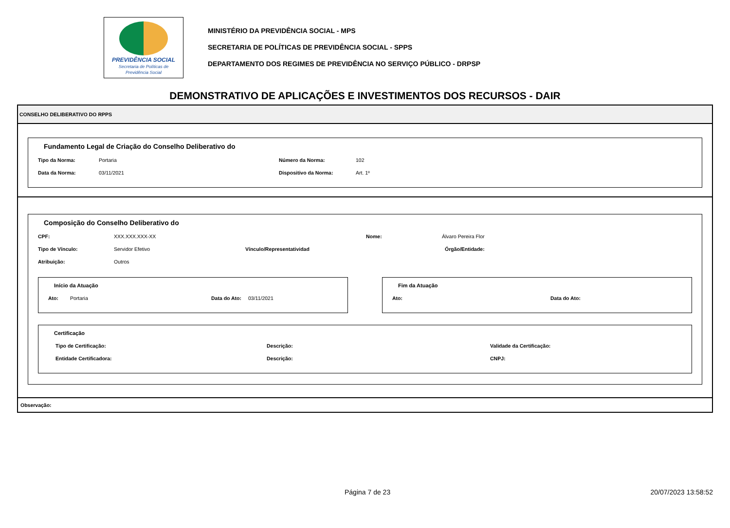PREVIDÊNCIA SOCIAL
Secretaria de Políticas de
Previdência Social
MINISTÉRIO DA PREVIDÊNCIA SOCIAL - MPS
SECRETARIA DE POLÍTICAS DE PREVIDÊNCIA SOCIAL - SPPS
DEPARTAMENTO DOS REGIMES DE PREVIDÊNCIA NO SERVIÇO PÚBLICO - DRPSP
DEMONSTRATIVO DE APLICAÇÕES E INVESTIMENTOS DOS RECURSOS - DAIR
CONSELHO DELIBERATIVO DO RPPS
Fundamento Legal de Criação do Conselho Deliberativo do
Tipo da Norma: Portaria Número da Norma: 102
Data da Norma: 03/11/2021 Dispositivo da Norma: Art. 1º
Composição do Conselho Deliberativo do
CPF: XXX.XXX.XXX-XX Nome: Álvaro Pereira Flor
Tipo de Vínculo: Servidor Efetivo Vínculo/Representatividad Órgão/Entidade:
Atribuição: Outros
Início da Atuação
Ato: Portaria Data do Ato: 03/11/2021
Fim da Atuação
Ato: Data do Ato:
Certificação
Tipo de Certificação: Descrição: Validade da Certificação:
Entidade Certificadora: Descrição: CNPJ:
Observação:
Página 7 de 23 20/07/2023 13:58:52